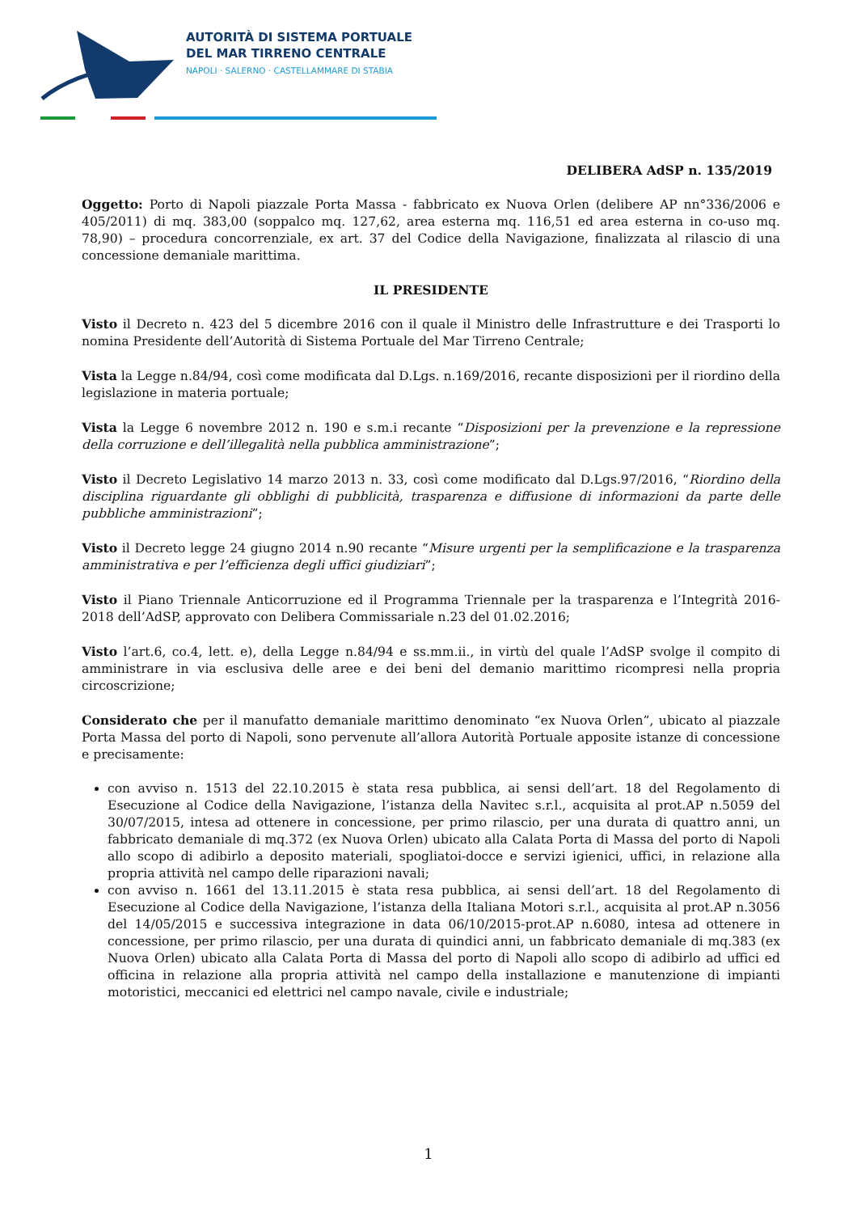AUTORITÀ DI SISTEMA PORTUALE
DEL MAR TIRRENO CENTRALE
NAPOLI · SALERNO · CASTELLAMMARE DI STABIA
DELIBERA AdSP n. 135/2019
Oggetto: Porto di Napoli piazzale Porta Massa - fabbricato ex Nuova Orlen (delibere AP nn°336/2006 e 405/2011) di mq. 383,00 (soppalco mq. 127,62, area esterna mq. 116,51 ed area esterna in co-uso mq. 78,90) – procedura concorrenziale, ex art. 37 del Codice della Navigazione, finalizzata al rilascio di una concessione demaniale marittima.
IL PRESIDENTE
Visto il Decreto n. 423 del 5 dicembre 2016 con il quale il Ministro delle Infrastrutture e dei Trasporti lo nomina Presidente dell’Autorità di Sistema Portuale del Mar Tirreno Centrale;
Vista la Legge n.84/94, così come modificata dal D.Lgs. n.169/2016, recante disposizioni per il riordino della legislazione in materia portuale;
Vista la Legge 6 novembre 2012 n. 190 e s.m.i recante “Disposizioni per la prevenzione e la repressione della corruzione e dell’illegalità nella pubblica amministrazione”;
Visto il Decreto Legislativo 14 marzo 2013 n. 33, così come modificato dal D.Lgs.97/2016, “Riordino della disciplina riguardante gli obblighi di pubblicità, trasparenza e diffusione di informazioni da parte delle pubbliche amministrazioni”;
Visto il Decreto legge 24 giugno 2014 n.90 recante “Misure urgenti per la semplificazione e la trasparenza amministrativa e per l’efficienza degli uffici giudiziari”;
Visto il Piano Triennale Anticorruzione ed il Programma Triennale per la trasparenza e l’Integrità 2016-2018 dell’AdSP, approvato con Delibera Commissariale n.23 del 01.02.2016;
Visto l’art.6, co.4, lett. e), della Legge n.84/94 e ss.mm.ii., in virtù del quale l’AdSP svolge il compito di amministrare in via esclusiva delle aree e dei beni del demanio marittimo ricompresi nella propria circoscrizione;
Considerato che per il manufatto demaniale marittimo denominato “ex Nuova Orlen”, ubicato al piazzale Porta Massa del porto di Napoli, sono pervenute all’allora Autorità Portuale apposite istanze di concessione e precisamente:
con avviso n. 1513 del 22.10.2015 è stata resa pubblica, ai sensi dell’art. 18 del Regolamento di Esecuzione al Codice della Navigazione, l’istanza della Navitec s.r.l., acquisita al prot.AP n.5059 del 30/07/2015, intesa ad ottenere in concessione, per primo rilascio, per una durata di quattro anni, un fabbricato demaniale di mq.372 (ex Nuova Orlen) ubicato alla Calata Porta di Massa del porto di Napoli allo scopo di adibirlo a deposito materiali, spogliatoi-docce e servizi igienici, uffici, in relazione alla propria attività nel campo delle riparazioni navali;
con avviso n. 1661 del 13.11.2015 è stata resa pubblica, ai sensi dell’art. 18 del Regolamento di Esecuzione al Codice della Navigazione, l’istanza della Italiana Motori s.r.l., acquisita al prot.AP n.3056 del 14/05/2015 e successiva integrazione in data 06/10/2015-prot.AP n.6080, intesa ad ottenere in concessione, per primo rilascio, per una durata di quindici anni, un fabbricato demaniale di mq.383 (ex Nuova Orlen) ubicato alla Calata Porta di Massa del porto di Napoli allo scopo di adibirlo ad uffici ed officina in relazione alla propria attività nel campo della installazione e manutenzione di impianti motoristici, meccanici ed elettrici nel campo navale, civile e industriale;
1